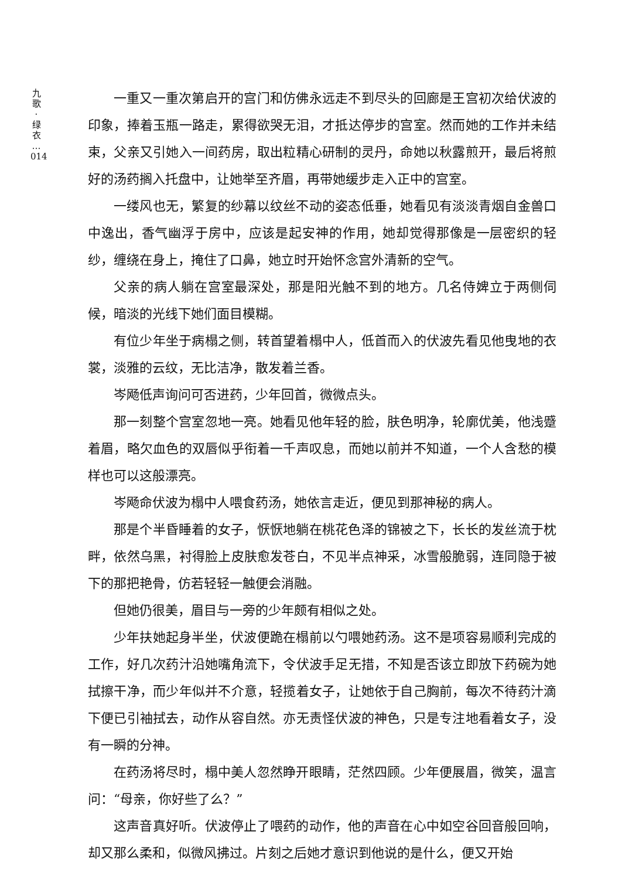九
歌
·
绿
衣
…
014
一重又一重次第启开的宫门和仿佛永远走不到尽头的回廊是王宫初次给伏波的印象，捧着玉瓶一路走，累得欲哭无泪，才抵达停步的宫室。然而她的工作并未结束，父亲又引她入一间药房，取出粒精心研制的灵丹，命她以秋露煎开，最后将煎好的汤药搁入托盘中，让她举至齐眉，再带她缓步走入正中的宫室。
一缕风也无，繁复的纱幕以纹丝不动的姿态低垂，她看见有淡淡青烟自金兽口中逸出，香气幽浮于房中，应该是起安神的作用，她却觉得那像是一层密织的轻纱，缠绕在身上，掩住了口鼻，她立时开始怀念宫外清新的空气。
父亲的病人躺在宫室最深处，那是阳光触不到的地方。几名侍婢立于两侧伺候，暗淡的光线下她们面目模糊。
有位少年坐于病榻之侧，转首望着榻中人，低首而入的伏波先看见他曳地的衣裳，淡雅的云纹，无比洁净，散发着兰香。
岑飏低声询问可否进药，少年回首，微微点头。
那一刻整个宫室忽地一亮。她看见他年轻的脸，肤色明净，轮廓优美，他浅蹙着眉，略欠血色的双唇似乎衔着一千声叹息，而她以前并不知道，一个人含愁的模样也可以这般漂亮。
岑飏命伏波为榻中人喂食药汤，她依言走近，便见到那神秘的病人。
那是个半昏睡着的女子，恹恹地躺在桃花色泽的锦被之下，长长的发丝流于枕畔，依然乌黑，衬得脸上皮肤愈发苍白，不见半点神采，冰雪般脆弱，连同隐于被下的那把艳骨，仿若轻轻一触便会消融。
但她仍很美，眉目与一旁的少年颇有相似之处。
少年扶她起身半坐，伏波便跪在榻前以勺喂她药汤。这不是项容易顺利完成的工作，好几次药汁沿她嘴角流下，令伏波手足无措，不知是否该立即放下药碗为她拭擦干净，而少年似并不介意，轻揽着女子，让她依于自己胸前，每次不待药汁滴下便已引袖拭去，动作从容自然。亦无责怪伏波的神色，只是专注地看着女子，没有一瞬的分神。
在药汤将尽时，榻中美人忽然睁开眼睛，茫然四顾。少年便展眉，微笑，温言问：“母亲，你好些了么？”
这声音真好听。伏波停止了喂药的动作，他的声音在心中如空谷回音般回响，却又那么柔和，似微风拂过。片刻之后她才意识到他说的是什么，便又开始